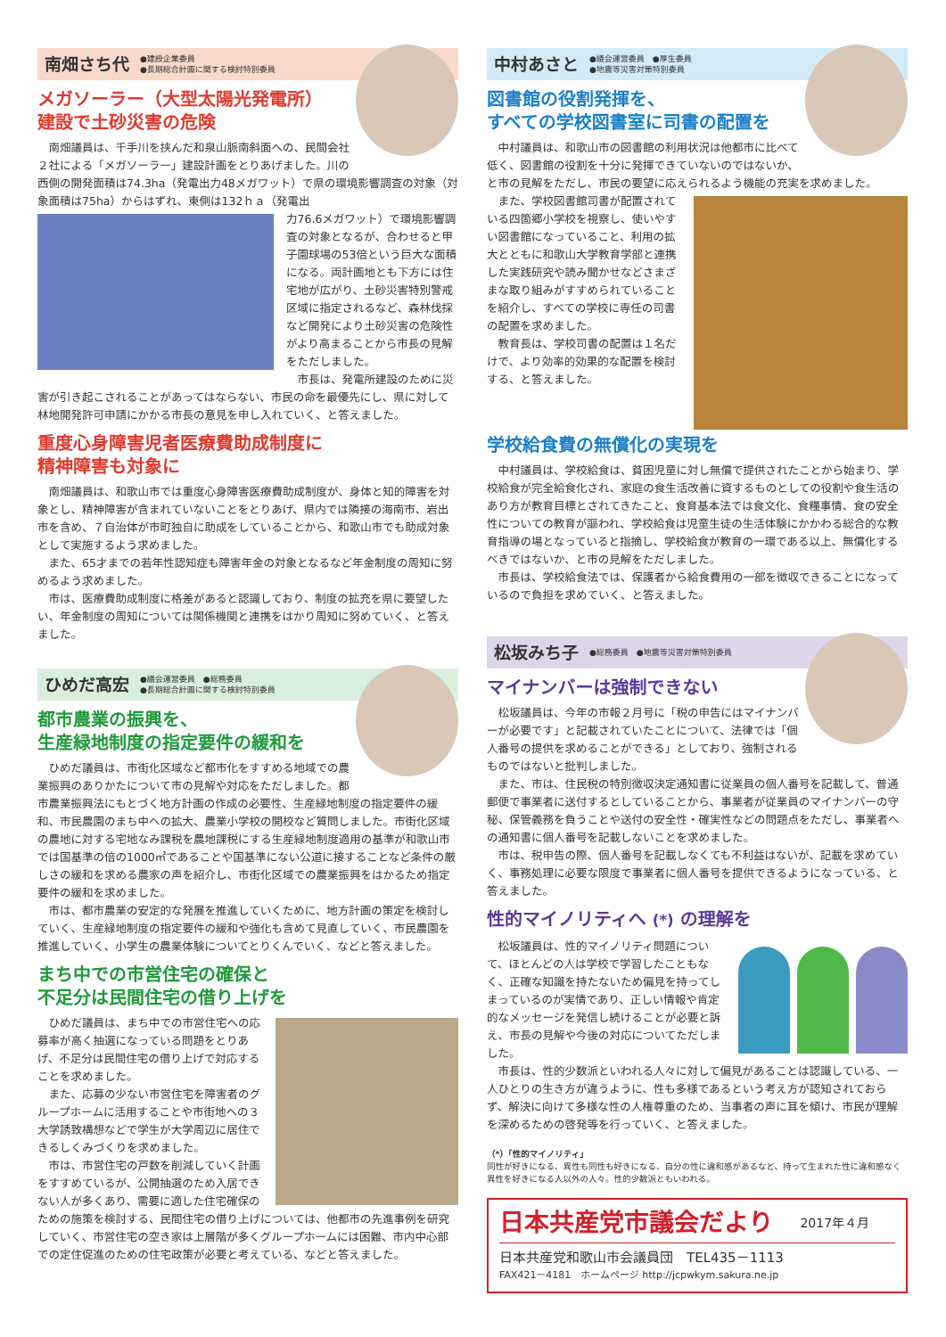南畑さち代 ●建設企業委員
●長期総合計画に関する検討特別委員
メガソーラー（大型太陽光発電所）
建設で土砂災害の危険
南畑議員は、千手川を挟んだ和泉山脈南斜面への、民間会社２社による「メガソーラー」建設計画をとりあげました。川の西側の開発面積は74.3ha（発電出力48メガワット）で県の環境影響調査の対象（対象面積は75ha）からはずれ、東側は132ｈａ（発電出
力76.6メガワット）で環境影響調査の対象となるが、合わせると甲子園球場の53倍という巨大な面積になる。両計画地とも下方には住宅地が広がり、土砂災害特別警戒区域に指定されるなど、森林伐採など開発により土砂災害の危険性がより高まることから市長の見解をただしました。
市長は、発電所建設のために災害が引き起こされることがあってはならない、市民の命を最優先にし、県に対して林地開発許可申請にかかる市長の意見を申し入れていく、と答えました。
重度心身障害児者医療費助成制度に
精神障害も対象に
南畑議員は、和歌山市では重度心身障害医療費助成制度が、身体と知的障害を対象とし、精神障害が含まれていないことをとりあげ、県内では隣接の海南市、岩出市を含め、７自治体が市町独自に助成をしていることから、和歌山市でも助成対象として実施するよう求めました。
また、65才までの若年性認知症も障害年金の対象となるなど年金制度の周知に努めるよう求めました。
市は、医療費助成制度に格差があると認識しており、制度の拡充を県に要望したい、年金制度の周知については関係機関と連携をはかり周知に努めていく、と答えました。
ひめだ高宏 ●議会運営委員　●総務委員
●長期総合計画に関する検討特別委員
都市農業の振興を、
生産緑地制度の指定要件の緩和を
ひめだ議員は、市街化区域など都市化をすすめる地域での農業振興のありかたについて市の見解や対応をただしました。都市農業振興法にもとづく地方計画の作成の必要性、生産緑地制度の指定要件の緩和、市民農園のまち中への拡大、農業小学校の開校など質問しました。市街化区域の農地に対する宅地なみ課税を農地課税にする生産緑地制度適用の基準が和歌山市では国基準の倍の1000㎡であることや国基準にない公道に接することなど条件の厳しさの緩和を求める農家の声を紹介し、市街化区域での農業振興をはかるため指定要件の緩和を求めました。
市は、都市農業の安定的な発展を推進していくために、地方計画の策定を検討していく、生産緑地制度の指定要件の緩和や強化も含めて見直していく、市民農園を推進していく、小学生の農業体験についてとりくんでいく、などと答えました。
まち中での市営住宅の確保と
不足分は民間住宅の借り上げを
ひめだ議員は、まち中での市営住宅への応募率が高く抽選になっている問題をとりあげ、不足分は民間住宅の借り上げで対応することを求めました。
また、応募の少ない市営住宅を障害者のグループホームに活用することや市街地への３大学誘致構想などで学生が大学周辺に居住できるしくみづくりを求めました。
市は、市営住宅の戸数を削減していく計画をすすめているが、公開抽選のため入居できない人が多くあり、需要に適した住宅確保のための施策を検討する、民間住宅の借り上げについては、他都市の先進事例を研究していく、市営住宅の空き家は上層階が多くグループホームには困難、市内中心部での定住促進のための住宅政策が必要と考えている、などと答えました。
中村あさと ●議会運営委員　●厚生委員
●地震等災害対策特別委員
図書館の役割発揮を、
すべての学校図書室に司書の配置を
中村議員は、和歌山市の図書館の利用状況は他都市に比べて低く、図書館の役割を十分に発揮できていないのではないか、と市の見解をただし、市民の要望に応えられるよう機能の充実を求めました。
また、学校図書館司書が配置されている四箇郷小学校を視察し、使いやすい図書館になっていること、利用の拡大とともに和歌山大学教育学部と連携した実践研究や読み聞かせなどさまざまな取り組みがすすめられていることを紹介し、すべての学校に専任の司書の配置を求めました。
教育長は、学校司書の配置は１名だけで、より効率的効果的な配置を検討する、と答えました。
学校給食費の無償化の実現を
中村議員は、学校給食は、貧困児童に対し無償で提供されたことから始まり、学校給食が完全給食化され、家庭の食生活改善に資するものとしての役割や食生活のあり方が教育目標とされてきたこと、食育基本法では食文化、食糧事情、食の安全性についての教育が謳われ、学校給食は児童生徒の生活体験にかかわる総合的な教育指導の場となっていると指摘し、学校給食が教育の一環である以上、無償化するべきではないか、と市の見解をただしました。
市長は、学校給食法では、保護者から給食費用の一部を徴収できることになっているので負担を求めていく、と答えました。
松坂みち子 ●総務委員　●地震等災害対策特別委員
マイナンバーは強制できない
松坂議員は、今年の市報２月号に「税の申告にはマイナンバーが必要です」と記載されていたことについて、法律では「個人番号の提供を求めることができる」としており、強制されるものではないと批判しました。
また、市は、住民税の特別徴収決定通知書に従業員の個人番号を記載して、普通郵便で事業者に送付するとしていることから、事業者が従業員のマイナンバーの守秘、保管義務を負うことや送付の安全性・確実性などの問題点をただし、事業者への通知書に個人番号を記載しないことを求めました。
市は、税申告の際、個人番号を記載しなくても不利益はないが、記載を求めていく、事務処理に必要な限度で事業者に個人番号を提供できるようになっている、と答えました。
性的マイノリティへ (*) の理解を
松坂議員は、性的マイノリティ問題について、ほとんどの人は学校で学習したこともなく、正確な知識を持たないため偏見を持ってしまっているのが実情であり、正しい情報や肯定的なメッセージを発信し続けることが必要と訴え、市長の見解や今後の対応についてただしました。
市長は、性的少数派といわれる人々に対して偏見があることは認識している、一人ひとりの生き方が違うように、性も多様であるという考え方が認知されておらず、解決に向けて多様な性の人権尊重のため、当事者の声に耳を傾け、市民が理解を深めるための啓発等を行っていく、と答えました。
（*）「性的マイノリティ」
同性が好きになる、異性も同性も好きになる、自分の性に違和感があるなど、持って生まれた性に違和感なく異性を好きになる人以外の人々。性的少数派ともいわれる。
日本共産党市議会だより 2017年４月
日本共産党和歌山市会議員団　TEL435－1113
FAX421－4181　ホームページ http://jcpwkym.sakura.ne.jp